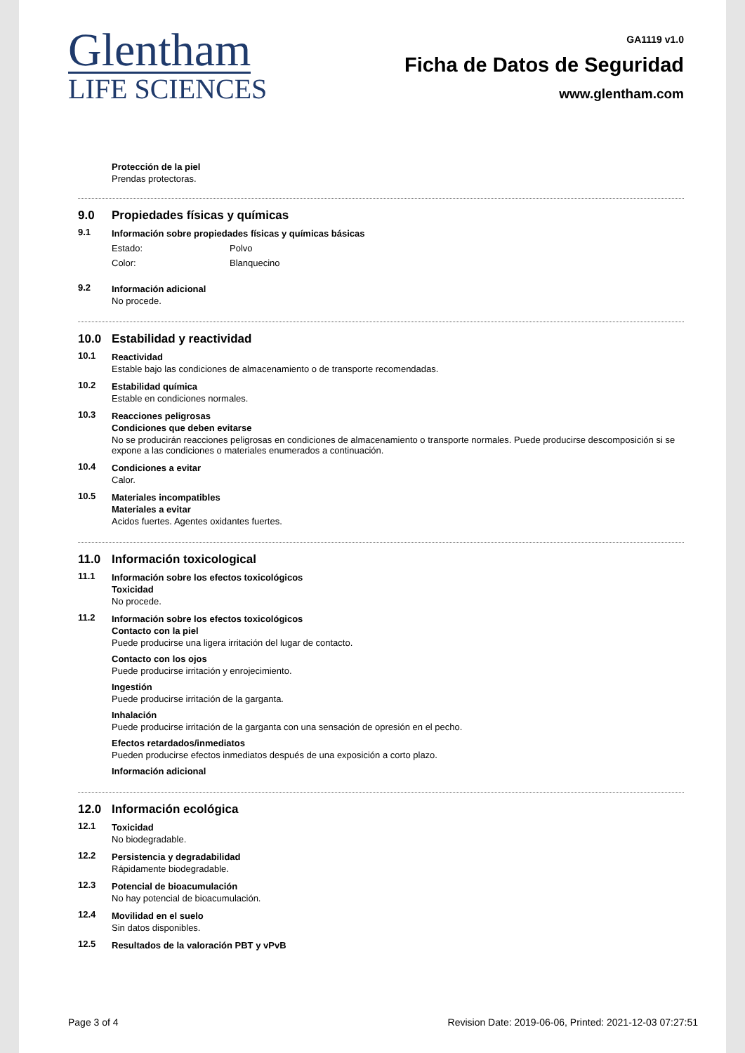Glentham
LIFE SCIENCES
GA1119 v1.0
Ficha de Datos de Seguridad
www.glentham.com
Protección de la piel
Prendas protectoras.
9.0 Propiedades físicas y químicas
9.1 Información sobre propiedades físicas y químicas básicas
Estado: Polvo
Color: Blanquecino
9.2 Información adicional
No procede.
10.0 Estabilidad y reactividad
10.1 Reactividad
Estable bajo las condiciones de almacenamiento o de transporte recomendadas.
10.2 Estabilidad química
Estable en condiciones normales.
10.3 Reacciones peligrosas
Condiciones que deben evitarse
No se producirán reacciones peligrosas en condiciones de almacenamiento o transporte normales. Puede producirse descomposición si se expone a las condiciones o materiales enumerados a continuación.
10.4 Condiciones a evitar
Calor.
10.5 Materiales incompatibles
Materiales a evitar
Acidos fuertes. Agentes oxidantes fuertes.
11.0 Información toxicological
11.1 Información sobre los efectos toxicológicos
Toxicidad
No procede.
11.2 Información sobre los efectos toxicológicos
Contacto con la piel
Puede producirse una ligera irritación del lugar de contacto.
Contacto con los ojos
Puede producirse irritación y enrojecimiento.
Ingestión
Puede producirse irritación de la garganta.
Inhalación
Puede producirse irritación de la garganta con una sensación de opresión en el pecho.
Efectos retardados/inmediatos
Pueden producirse efectos inmediatos después de una exposición a corto plazo.
Información adicional
12.0 Información ecológica
12.1 Toxicidad
No biodegradable.
12.2 Persistencia y degradabilidad
Rápidamente biodegradable.
12.3 Potencial de bioacumulación
No hay potencial de bioacumulación.
12.4 Movilidad en el suelo
Sin datos disponibles.
12.5 Resultados de la valoración PBT y vPvB
Page 3 of 4 Revision Date: 2019-06-06, Printed: 2021-12-03 07:27:51